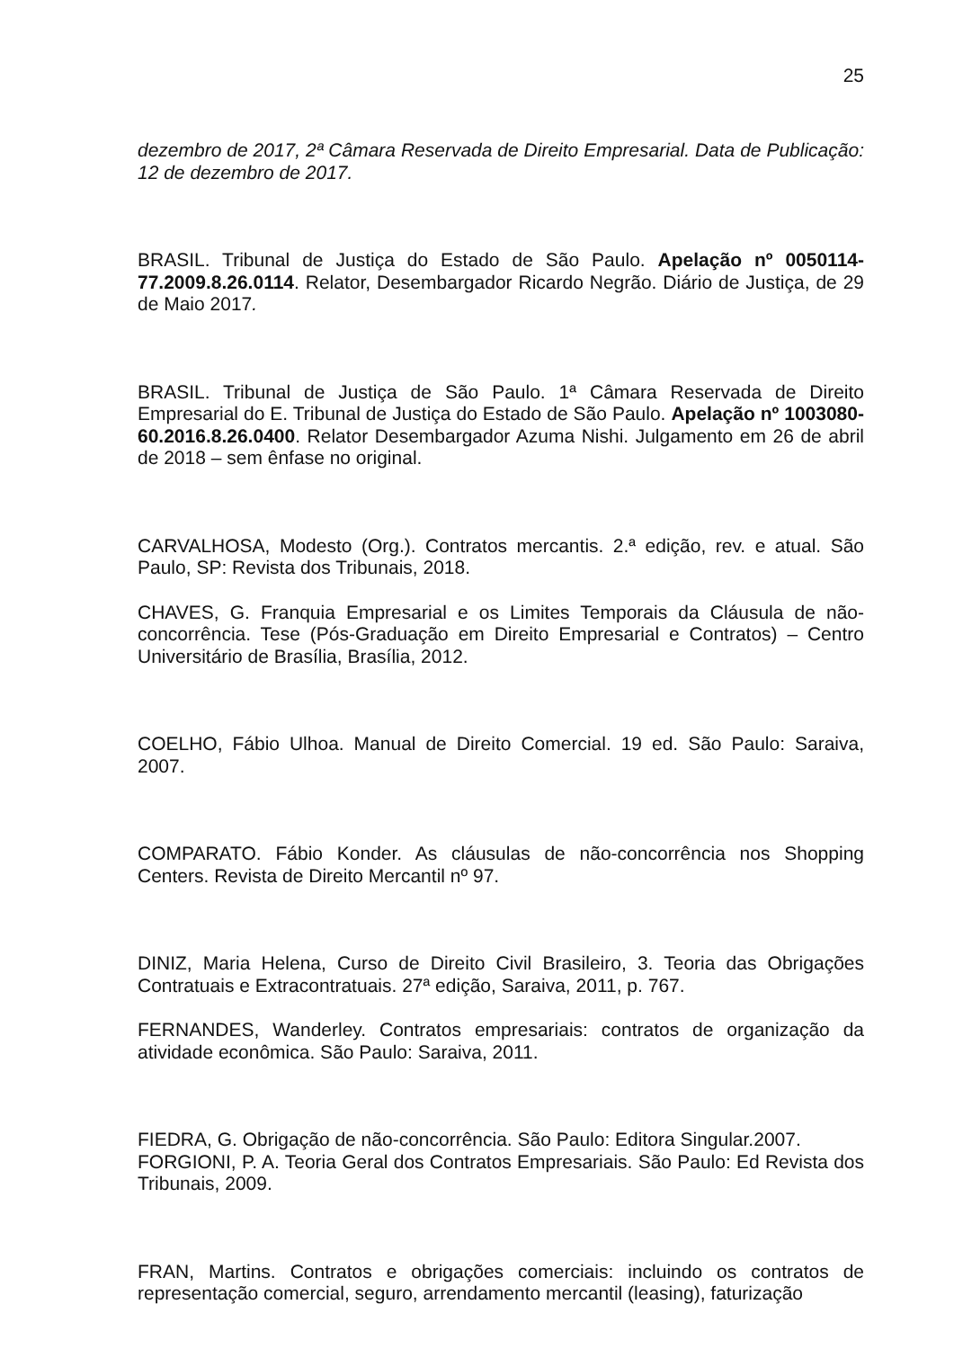25
dezembro de 2017, 2ª Câmara Reservada de Direito Empresarial. Data de Publicação: 12 de dezembro de 2017.
BRASIL. Tribunal de Justiça do Estado de São Paulo. Apelação nº 0050114-77.2009.8.26.0114. Relator, Desembargador Ricardo Negrão. Diário de Justiça, de 29 de Maio 2017.
BRASIL. Tribunal de Justiça de São Paulo. 1ª Câmara Reservada de Direito Empresarial do E. Tribunal de Justiça do Estado de São Paulo. Apelação nº 1003080-60.2016.8.26.0400. Relator Desembargador Azuma Nishi. Julgamento em 26 de abril de 2018 – sem ênfase no original.
CARVALHOSA, Modesto (Org.). Contratos mercantis. 2.ª edição, rev. e atual. São Paulo, SP: Revista dos Tribunais, 2018.
CHAVES, G. Franquia Empresarial e os Limites Temporais da Cláusula de não-concorrência. Tese (Pós-Graduação em Direito Empresarial e Contratos) – Centro Universitário de Brasília, Brasília, 2012.
COELHO, Fábio Ulhoa. Manual de Direito Comercial. 19 ed. São Paulo: Saraiva, 2007.
COMPARATO. Fábio Konder. As cláusulas de não-concorrência nos Shopping Centers. Revista de Direito Mercantil nº 97.
DINIZ, Maria Helena, Curso de Direito Civil Brasileiro, 3. Teoria das Obrigações Contratuais e Extracontratuais. 27ª edição, Saraiva, 2011, p. 767.
FERNANDES, Wanderley. Contratos empresariais: contratos de organização da atividade econômica. São Paulo: Saraiva, 2011.
FIEDRA, G. Obrigação de não-concorrência. São Paulo: Editora Singular.2007.
FORGIONI, P. A. Teoria Geral dos Contratos Empresariais. São Paulo: Ed Revista dos Tribunais, 2009.
FRAN, Martins. Contratos e obrigações comerciais: incluindo os contratos de representação comercial, seguro, arrendamento mercantil (leasing), faturização